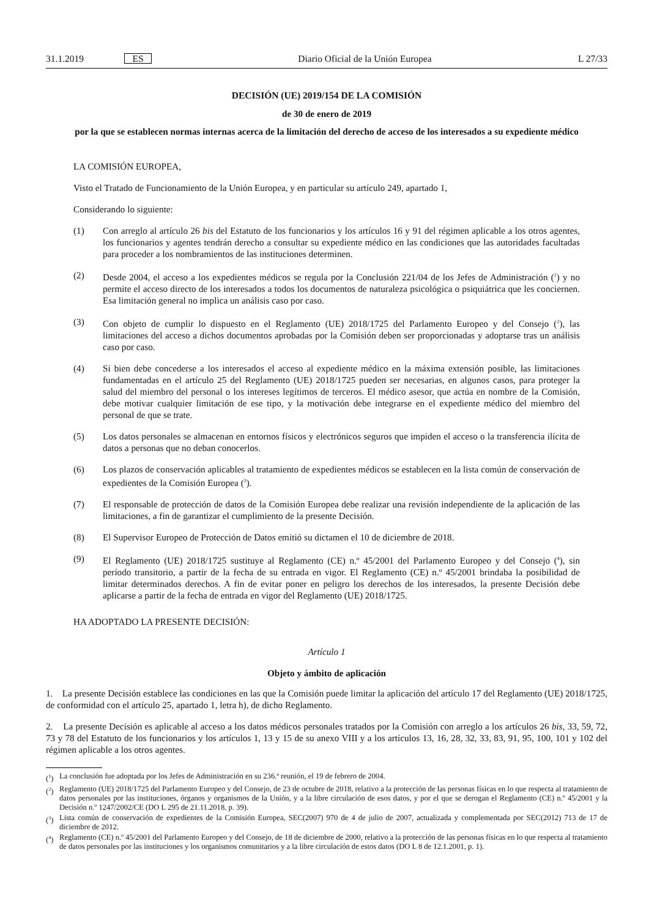31.1.2019 ES Diario Oficial de la Unión Europea L 27/33
DECISIÓN (UE) 2019/154 DE LA COMISIÓN
de 30 de enero de 2019
por la que se establecen normas internas acerca de la limitación del derecho de acceso de los interesados a su expediente médico
LA COMISIÓN EUROPEA,
Visto el Tratado de Funcionamiento de la Unión Europea, y en particular su artículo 249, apartado 1,
Considerando lo siguiente:
(1) Con arreglo al artículo 26 bis del Estatuto de los funcionarios y los artículos 16 y 91 del régimen aplicable a los otros agentes, los funcionarios y agentes tendrán derecho a consultar su expediente médico en las condiciones que las autoridades facultadas para proceder a los nombramientos de las instituciones determinen.
(2) Desde 2004, el acceso a los expedientes médicos se regula por la Conclusión 221/04 de los Jefes de Administración (<sup>1</sup>) y no permite el acceso directo de los interesados a todos los documentos de naturaleza psicológica o psiquiátrica que les conciernen. Esa limitación general no implica un análisis caso por caso.
(3) Con objeto de cumplir lo dispuesto en el Reglamento (UE) 2018/1725 del Parlamento Europeo y del Consejo (<sup>2</sup>), las limitaciones del acceso a dichos documentos aprobadas por la Comisión deben ser proporcionadas y adoptarse tras un análisis caso por caso.
(4) Si bien debe concederse a los interesados el acceso al expediente médico en la máxima extensión posible, las limitaciones fundamentadas en el artículo 25 del Reglamento (UE) 2018/1725 pueden ser necesarias, en algunos casos, para proteger la salud del miembro del personal o los intereses legítimos de terceros. El médico asesor, que actúa en nombre de la Comisión, debe motivar cualquier limitación de ese tipo, y la motivación debe integrarse en el expediente médico del miembro del personal de que se trate.
(5) Los datos personales se almacenan en entornos físicos y electrónicos seguros que impiden el acceso o la transferencia ilícita de datos a personas que no deban conocerlos.
(6) Los plazos de conservación aplicables al tratamiento de expedientes médicos se establecen en la lista común de conservación de expedientes de la Comisión Europea (<sup>3</sup>).
(7) El responsable de protección de datos de la Comisión Europea debe realizar una revisión independiente de la aplicación de las limitaciones, a fin de garantizar el cumplimiento de la presente Decisión.
(8) El Supervisor Europeo de Protección de Datos emitió su dictamen el 10 de diciembre de 2018.
(9) El Reglamento (UE) 2018/1725 sustituye al Reglamento (CE) n.º 45/2001 del Parlamento Europeo y del Consejo (<sup>4</sup>), sin período transitorio, a partir de la fecha de su entrada en vigor. El Reglamento (CE) n.º 45/2001 brindaba la posibilidad de limitar determinados derechos. A fin de evitar poner en peligro los derechos de los interesados, la presente Decisión debe aplicarse a partir de la fecha de entrada en vigor del Reglamento (UE) 2018/1725.
HA ADOPTADO LA PRESENTE DECISIÓN:
Artículo 1
Objeto y ámbito de aplicación
1. La presente Decisión establece las condiciones en las que la Comisión puede limitar la aplicación del artículo 17 del Reglamento (UE) 2018/1725, de conformidad con el artículo 25, apartado 1, letra h), de dicho Reglamento.
2. La presente Decisión es aplicable al acceso a los datos médicos personales tratados por la Comisión con arreglo a los artículos 26 bis, 33, 59, 72, 73 y 78 del Estatuto de los funcionarios y los artículos 1, 13 y 15 de su anexo VIII y a los artículos 13, 16, 28, 32, 33, 83, 91, 95, 100, 101 y 102 del régimen aplicable a los otros agentes.
(<sup>1</sup>) La conclusión fue adoptada por los Jefes de Administración en su 236.ª reunión, el 19 de febrero de 2004.
(<sup>2</sup>) Reglamento (UE) 2018/1725 del Parlamento Europeo y del Consejo, de 23 de octubre de 2018, relativo a la protección de las personas físicas en lo que respecta al tratamiento de datos personales por las instituciones, órganos y organismos de la Unión, y a la libre circulación de esos datos, y por el que se derogan el Reglamento (CE) n.º 45/2001 y la Decisión n.º 1247/2002/CE (DO L 295 de 21.11.2018, p. 39).
(<sup>3</sup>) Lista común de conservación de expedientes de la Comisión Europea, SEC(2007) 970 de 4 de julio de 2007, actualizada y complementada por SEC(2012) 713 de 17 de diciembre de 2012.
(<sup>4</sup>) Reglamento (CE) n.º 45/2001 del Parlamento Europeo y del Consejo, de 18 de diciembre de 2000, relativo a la protección de las personas físicas en lo que respecta al tratamiento de datos personales por las instituciones y los organismos comunitarios y a la libre circulación de estos datos (DO L 8 de 12.1.2001, p. 1).